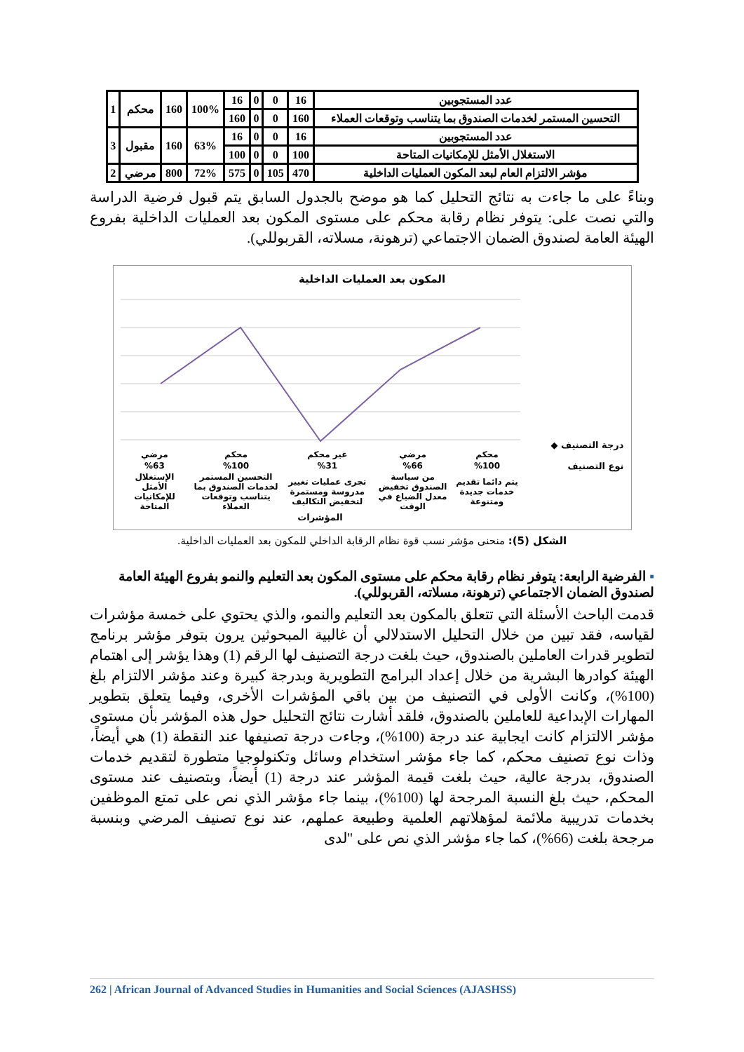| عدد المستجوبين | 16 | 0 | 0 | 16 | 100% | 160 | محكم | 1 |
| التحسين المستمر لخدمات الصندوق بما يتناسب وتوقعات العملاء | 160 | 0 | 0 | 160 | | | | |
| عدد المستجوبين | 16 | 0 | 0 | 16 | 63% | 160 | مقبول | 3 |
| الاستغلال الأمثل للإمكانيات المتاحة | 100 | 0 | 0 | 100 | | | | |
| مؤشر الالتزام العام لبعد المكون العمليات الداخلية | 470 | 105 | 0 | 575 | 72% | 800 | مرضي | 2 |
وبناءً على ما جاءت به نتائج التحليل كما هو موضح بالجدول السابق يتم قبول فرضية الدراسة والتي نصت على: يتوفر نظام رقابة محكم على مستوى المكون بعد العمليات الداخلية بفروع الهيئة العامة لصندوق الضمان الاجتماعي (ترهونة، مسلاته، القربوللي).
المكون بعد العمليات الداخلية
درجة التصنيف ◆
نوع التصنيف
| محكم | مرضي | غير محكم | محكم | مرضي |
| %100 | %66 | %31 | %100 | %63 |
| يتم دائما تقديم خدمات جديدة ومتنوعة | من سياسة الصندوق تخفيض معدل الضياع في الوقت | تجرى عمليات تغيير مدروسة ومستمرة لتخفيض التكاليف | التحسين المستمر لخدمات الصندوق بما يتناسب وتوقعات العملاء | الإستغلال الأمثل للإمكانيات المتاحة |
المؤشرات
الشكل (5): منحنى مؤشر نسب قوة نظام الرقابة الداخلي للمكون بعد العمليات الداخلية.
▪ الفرضية الرابعة: يتوفر نظام رقابة محكم على مستوى المكون بعد التعليم والنمو بفروع الهيئة العامة لصندوق الضمان الاجتماعي (ترهونة، مسلاته، القربوللي).
قدمت الباحث الأسئلة التي تتعلق بالمكون بعد التعليم والنمو، والذي يحتوي على خمسة مؤشرات لقياسه، فقد تبين من خلال التحليل الاستدلالي أن غالبية المبحوثين يرون بتوفر مؤشر برنامج لتطوير قدرات العاملين بالصندوق، حيث بلغت درجة التصنيف لها الرقم (1) وهذا يؤشر إلى اهتمام الهيئة كوادرها البشرية من خلال إعداد البرامج التطويرية وبدرجة كبيرة وعند مؤشر الالتزام بلغ (100%)، وكانت الأولى في التصنيف من بين باقي المؤشرات الأخرى، وفيما يتعلق بتطوير المهارات الإبداعية للعاملين بالصندوق، فلقد أشارت نتائج التحليل حول هذه المؤشر بأن مستوى مؤشر الالتزام كانت ايجابية عند درجة (100%)، وجاءت درجة تصنيفها عند النقطة (1) هي أيضاً، وذات نوع تصنيف محكم، كما جاء مؤشر استخدام وسائل وتكنولوجيا متطورة لتقديم خدمات الصندوق، بدرجة عالية، حيث بلغت قيمة المؤشر عند درجة (1) أيضاً، وبتصنيف عند مستوى المحكم، حيث بلغ النسبة المرجحة لها (100%)، بينما جاء مؤشر الذي نص على تمتع الموظفين بخدمات تدريبية ملائمة لمؤهلاتهم العلمية وطبيعة عملهم، عند نوع تصنيف المرضي وبنسبة مرجحة بلغت (66%)، كما جاء مؤشر الذي نص على "لدى
262 | African Journal of Advanced Studies in Humanities and Social Sciences (AJASHSS)